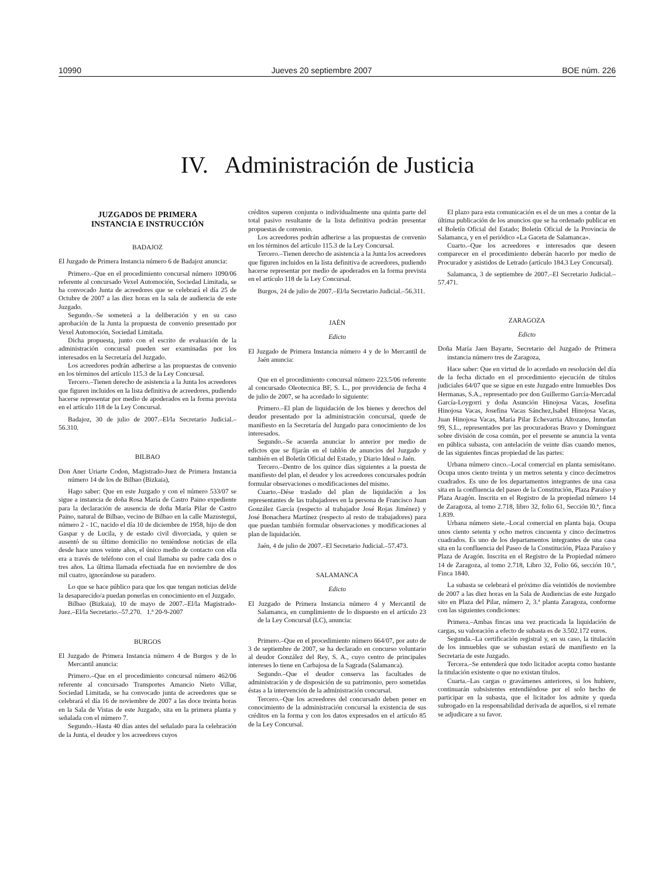10990 Jueves 20 septiembre 2007 BOE núm. 226
IV. Administración de Justicia
JUZGADOS DE PRIMERA
INSTANCIA E INSTRUCCIÓN
BADAJOZ
El Juzgado de Primera Instancia número 6 de Badajoz anuncia:
Primero.–Que en el procedimiento concursal número 1090/06 referente al concursado Vexel Automoción, Sociedad Limitada, se ha convocado Junta de acreedores que se celebrará el día 25 de Octubre de 2007 a las diez horas en la sala de audiencia de este Juzgado.
Segundo.–Se someterá a la deliberación y en su caso aprobación de la Junta la propuesta de convenio presentado por Vexel Automoción, Sociedad Limitada.
Dicha propuesta, junto con el escrito de evaluación de la administración concursal pueden ser examinadas por los interesados en la Secretaría del Juzgado.
Los acreedores podrán adherirse a las propuestas de convenio en los términos del artículo 115.3 de la Ley Concursal.
Tercero.–Tienen derecho de asistencia a la Junta los acreedores que figuren incluidos en la lista definitiva de acreedores, pudiendo hacerse representar por medio de apoderados en la forma prevista en el artículo 118 de la Ley Concursal.
Badajoz, 30 de julio de 2007.–El/la Secretario Judicial.–56.310.
BILBAO
Don Aner Uriarte Codon, Magistrado-Juez de Primera Instancia número 14 de los de Bilbao (Bizkaia),
Hago saber: Que en este Juzgado y con el número 533/07 se sigue a instancia de doña Rosa María de Castro Paino expediente para la declaración de ausencia de doña María Pilar de Castro Paino, natural de Bilbao, vecino de Bilbao en la calle Mazustegui, número 2 - 1C, nacido el día 10 de diciembre de 1958, hijo de don Gaspar y de Lucila, y de estado civil divorciada, y quien se ausentó de su último domicilio no teniéndose noticias de ella desde hace unos veinte años, el único medio de contacto con ella era a través de teléfono con el cual llamaba su padre cada dos o tres años. La última llamada efectuada fue en noviembre de dos mil cuatro, ignorándose su paradero.
Lo que se hace público para que los que tengan noticias del/de la desaparecido/a puedan ponerlas en conocimiento en el Juzgado.
Bilbao (Bizkaia), 10 de mayo de 2007.–El/la Magistrado-Juez.–El/la Secretario.–57.270. 1.ª 20-9-2007
BURGOS
El Juzgado de Primera Instancia número 4 de Burgos y de lo Mercantil anuncia:
Primero.–Que en el procedimiento concursal número 462/06 referente al concursado Transportes Amancio Nieto Villar, Sociedad Limitada, se ha convocado junta de acreedores que se celebrará el día 16 de noviembre de 2007 a las doce treinta horas en la Sala de Vistas de este Juzgado, sita en la primera planta y señalada con el número 7.
Segundo.–Hasta 40 días antes del señalado para la celebración de la Junta, el deudor y los acreedores cuyos
créditos superen conjunta o individualmente una quinta parte del total pasivo resultante de la lista definitiva podrán presentar propuestas de convenio.
Los acreedores podrán adherirse a las propuestas de convenio en los términos del artículo 115.3 de la Ley Concursal.
Tercero.–Tienen derecho de asistencia a la Junta los acreedores que figuren incluidos en la lista definitiva de acreedores, pudiendo hacerse representar por medio de apoderados en la forma prevista en el artículo 118 de la Ley Concursal.
Burgos, 24 de julio de 2007.–El/la Secretario Judicial.–56.311.
JAÉN
Edicto
El Juzgado de Primera Instancia número 4 y de lo Mercantil de Jaén anuncia:
Que en el procedimiento concursal número 223.5/06 referente al concursado Oleotecnica BF, S. L., por providencia de fecha 4 de julio de 2007, se ha acordado lo siguiente:
Primero.–El plan de liquidación de los bienes y derechos del deudor presentado por la administración concursal, quede de manifiesto en la Secretaría del Juzgado para conocimiento de los interesados.
Segundo.–Se acuerda anunciar lo anterior por medio de edictos que se fijarán en el tablón de anuncios del Juzgado y también en el Boletín Oficial del Estado, y Diario Ideal o Jaén.
Tercero.–Dentro de los quince días siguientes a la puesta de manifiesto del plan, el deudor y los acreedores concursales podrán formular observaciones o modificaciones del mismo.
Cuarto.–Dése traslado del plan de liquidación a los representantes de las trabajadores en la persona de Francisco Juan González García (respecto al trabajador José Rojas Jiménez) y José Bonachera Martínez (respecto al resto de trabajadores) para que puedan también formular observaciones y modificaciones al plan de liquidación.
Jaén, 4 de julio de 2007.–El Secretario Judicial.–57.473.
SALAMANCA
Edicto
El Juzgado de Primera Instancia número 4 y Mercantil de Salamanca, en cumplimiento de lo dispuesto en el artículo 23 de la Ley Concursal (LC), anuncia:
Primero.–Que en el procedimiento número 664/07, por auto de 3 de septiembre de 2007, se ha declarado en concurso voluntario al deudor González del Rey, S. A., cuyo centro de principales intereses lo tiene en Carbajosa de la Sagrada (Salamanca).
Segundo.–Que el deudor conserva las facultades de administración y de disposición de su patrimonio, pero sometidas éstas a la intervención de la administración concursal.
Tercero.–Que los acreedores del concursado deben poner en conocimiento de la administración concursal la existencia de sus créditos en la forma y con los datos expresados en el artículo 85 de la Ley Concursal.
El plazo para esta comunicación es el de un mes a contar de la última publicación de los anuncios que se ha ordenado publicar en el Boletín Oficial del Estado; Boletín Oficial de la Provincia de Salamanca, y en el periódico «La Gaceta de Salamanca».
Cuarto.–Que los acreedores e interesados que deseen comparecer en el procedimiento deberán hacerlo por medio de Procurador y asistidos de Letrado (artículo 184.3 Ley Concursal).
Salamanca, 3 de septiembre de 2007.–El Secretario Judicial.–57.471.
ZARAGOZA
Edicto
Doña María Jaen Bayarte, Secretario del Juzgado de Primera instancia número tres de Zaragoza,
Hace saber: Que en virtud de lo acordado en resolución del día de la fecha dictado en el procedimiento ejecución de títulos judiciales 64/07 que se sigue en este Juzgado entre Inmuebles Dos Hermanas, S.A., representado por don Guillermo García-Mercadal García-Loygorri y doña Asunción Hinojosa Vacas, Josefina Hinojosa Vacas, Josefina Vacas Sánchez,Isabel Hinojosa Vacas, Juan Hinojosa Vacas, María Pilar Echevarria Altozano, Inmofan 99, S.L., representados por las procuradoras Bravo y Domínguez sobre división de cosa común, por el presente se anuncia la venta en pública subasta, con antelación de veinte días cuando menos, de las siguientes fincas propiedad de las partes:
Urbana número cinco.–Local comercial en planta semisótano. Ocupa unos ciento treinta y un metros setenta y cinco decímetros cuadrados. Es uno de los departamentos integrantes de una casa sita en la confluencia del paseo de la Constitución, Plaza Paraíso y Plaza Aragón. Inscrita en el Registro de la propiedad número 14 de Zaragoza, al tomo 2.718, libro 32, folio 61, Sección l0.ª, finca 1.839.
Urbana número siete.–Local comercial en planta baja. Ocupa unos ciento setenta y ocho metros cincuenta y cinco decímetros cuadrados. Es uno de los departamentos integrantes de una casa sita en la confluencia del Paseo de la Constitución, Plaza Paraíso y Plaza de Aragón. Inscrita en el Registro de la Propiedad número 14 de Zaragoza, al tomo 2.718, Libro 32, Folio 66, sección 10.º, Finca 1840.
La subasta se celebrará el próximo día veintidós de noviembre de 2007 a las diez horas en la Sala de Audiencias de este Juzgado sito en Plaza del Pilar, número 2, 3.ª planta Zaragoza, conforme con las siguientes condiciones:
Primera.–Ambas fincas una vez practicada la liquidación de cargas, su valoración a efecto de subasta es de 3.502.172 euros.
Segunda.–La certificación registral y, en su caso, la titulación de los inmuebles que se subastan estará de manifiesto en la Secretaria de este Juzgado.
Tercera.–Se entenderá que todo licitador acepta como bastante la titulación existente o que no existan títulos.
Cuarta.–Las cargas o gravámenes anteriores, si los hubiere, continuarán subsistentes entendiéndose por el solo hecho de participar en la subasta, que el licitador los admite y queda subrogado en la responsabilidad derivada de aquellos, si el remate se adjudicare a su favor.